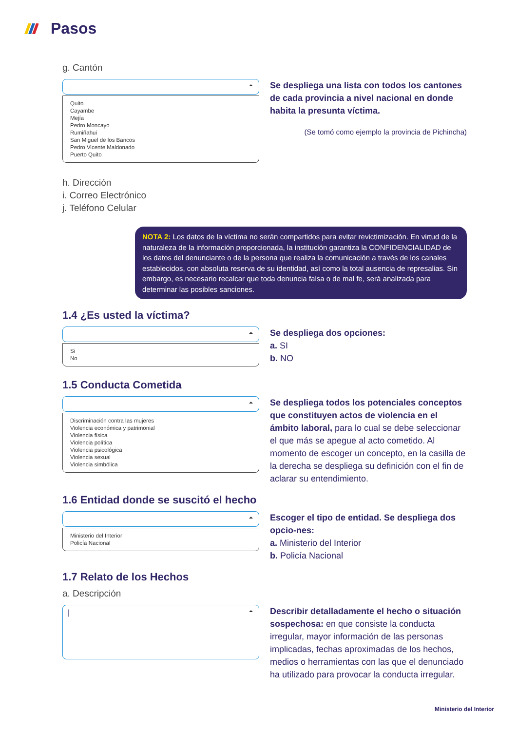Pasos
g. Cantón
Quito
Cayambe
Mejía
Pedro Moncayo
Rumiñahui
San Miguel de los Bancos
Pedro Vicente Maldonado
Puerto Quito
Se despliega una lista con todos los cantones de cada provincia a nivel nacional en donde habita la presunta víctima.
(Se tomó como ejemplo la provincia de Pichincha)
h. Dirección
i. Correo Electrónico
j. Teléfono Celular
NOTA 2: Los datos de la víctima no serán compartidos para evitar revictimización. En virtud de la naturaleza de la información proporcionada, la institución garantiza la CONFIDENCIALIDAD de los datos del denunciante o de la persona que realiza la comunicación a través de los canales establecidos, con absoluta reserva de su identidad, así como la total ausencia de represalias. Sin embargo, es necesario recalcar que toda denuncia falsa o de mal fe, será analizada para determinar las posibles sanciones.
1.4 ¿Es usted la víctima?
Si
No
Se despliega dos opciones:
a. SI
b. NO
1.5 Conducta Cometida
Discriminación contra las mujeres
Violencia económica y patrimonial
Violencia física
Violencia política
Violencia psicológica
Violencia sexual
Violencia simbólica
Se despliega todos los potenciales conceptos que constituyen actos de violencia en el ámbito laboral, para lo cual se debe seleccionar el que más se apegue al acto cometido. Al momento de escoger un concepto, en la casilla de la derecha se despliega su definición con el fin de aclarar su entendimiento.
1.6 Entidad donde se suscitó el hecho
Ministerio del Interior
Policía Nacional
Escoger el tipo de entidad. Se despliega dos opcio-nes:
a. Ministerio del Interior
b. Policía Nacional
1.7 Relato de los Hechos
a. Descripción
|
Describir detalladamente el hecho o situación sospechosa: en que consiste la conducta irregular, mayor información de las personas implicadas, fechas aproximadas de los hechos, medios o herramientas con las que el denunciado ha utilizado para provocar la conducta irregular.
Ministerio del Interior